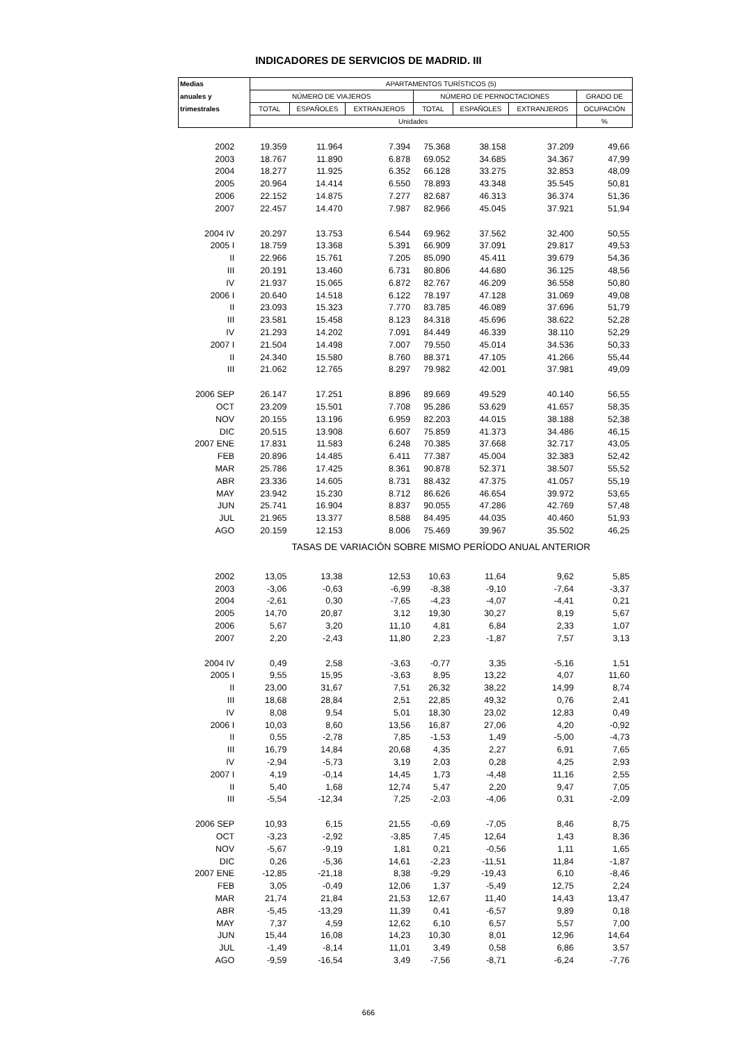INDICADORES DE SERVICIOS DE MADRID. III
| Medias | APARTAMENTOS TURÍSTICOS (5) | | | | | | |
| --- | --- | --- | --- | --- | --- | --- | --- |
| anuales y | NÚMERO DE VIAJEROS | | | NÚMERO DE PERNOCTACIONES | | | GRADO DE |
| trimestrales | TOTAL | ESPAÑOLES | EXTRANJEROS | TOTAL | ESPAÑOLES | EXTRANJEROS | OCUPACIÓN |
| | Unidades | | | | | | % |
| 2002 | 19.359 | 11.964 | 7.394 | 75.368 | 38.158 | 37.209 | 49,66 |
| 2003 | 18.767 | 11.890 | 6.878 | 69.052 | 34.685 | 34.367 | 47,99 |
| 2004 | 18.277 | 11.925 | 6.352 | 66.128 | 33.275 | 32.853 | 48,09 |
| 2005 | 20.964 | 14.414 | 6.550 | 78.893 | 43.348 | 35.545 | 50,81 |
| 2006 | 22.152 | 14.875 | 7.277 | 82.687 | 46.313 | 36.374 | 51,36 |
| 2007 | 22.457 | 14.470 | 7.987 | 82.966 | 45.045 | 37.921 | 51,94 |
| 2004 IV | 20.297 | 13.753 | 6.544 | 69.962 | 37.562 | 32.400 | 50,55 |
| 2005 I | 18.759 | 13.368 | 5.391 | 66.909 | 37.091 | 29.817 | 49,53 |
| II | 22.966 | 15.761 | 7.205 | 85.090 | 45.411 | 39.679 | 54,36 |
| III | 20.191 | 13.460 | 6.731 | 80.806 | 44.680 | 36.125 | 48,56 |
| IV | 21.937 | 15.065 | 6.872 | 82.767 | 46.209 | 36.558 | 50,80 |
| 2006 I | 20.640 | 14.518 | 6.122 | 78.197 | 47.128 | 31.069 | 49,08 |
| II | 23.093 | 15.323 | 7.770 | 83.785 | 46.089 | 37.696 | 51,79 |
| III | 23.581 | 15.458 | 8.123 | 84.318 | 45.696 | 38.622 | 52,28 |
| IV | 21.293 | 14.202 | 7.091 | 84.449 | 46.339 | 38.110 | 52,29 |
| 2007 I | 21.504 | 14.498 | 7.007 | 79.550 | 45.014 | 34.536 | 50,33 |
| II | 24.340 | 15.580 | 8.760 | 88.371 | 47.105 | 41.266 | 55,44 |
| III | 21.062 | 12.765 | 8.297 | 79.982 | 42.001 | 37.981 | 49,09 |
| 2006 SEP | 26.147 | 17.251 | 8.896 | 89.669 | 49.529 | 40.140 | 56,55 |
| OCT | 23.209 | 15.501 | 7.708 | 95.286 | 53.629 | 41.657 | 58,35 |
| NOV | 20.155 | 13.196 | 6.959 | 82.203 | 44.015 | 38.188 | 52,38 |
| DIC | 20.515 | 13.908 | 6.607 | 75.859 | 41.373 | 34.486 | 46,15 |
| 2007 ENE | 17.831 | 11.583 | 6.248 | 70.385 | 37.668 | 32.717 | 43,05 |
| FEB | 20.896 | 14.485 | 6.411 | 77.387 | 45.004 | 32.383 | 52,42 |
| MAR | 25.786 | 17.425 | 8.361 | 90.878 | 52.371 | 38.507 | 55,52 |
| ABR | 23.336 | 14.605 | 8.731 | 88.432 | 47.375 | 41.057 | 55,19 |
| MAY | 23.942 | 15.230 | 8.712 | 86.626 | 46.654 | 39.972 | 53,65 |
| JUN | 25.741 | 16.904 | 8.837 | 90.055 | 47.286 | 42.769 | 57,48 |
| JUL | 21.965 | 13.377 | 8.588 | 84.495 | 44.035 | 40.460 | 51,93 |
| AGO | 20.159 | 12.153 | 8.006 | 75.469 | 39.967 | 35.502 | 46,25 |
| | TASAS DE VARIACIÓN SOBRE MISMO PERÍODO ANUAL ANTERIOR | | | | | | |
| 2002 | 13,05 | 13,38 | 12,53 | 10,63 | 11,64 | 9,62 | 5,85 |
| 2003 | -3,06 | -0,63 | -6,99 | -8,38 | -9,10 | -7,64 | -3,37 |
| 2004 | -2,61 | 0,30 | -7,65 | -4,23 | -4,07 | -4,41 | 0,21 |
| 2005 | 14,70 | 20,87 | 3,12 | 19,30 | 30,27 | 8,19 | 5,67 |
| 2006 | 5,67 | 3,20 | 11,10 | 4,81 | 6,84 | 2,33 | 1,07 |
| 2007 | 2,20 | -2,43 | 11,80 | 2,23 | -1,87 | 7,57 | 3,13 |
| 2004 IV | 0,49 | 2,58 | -3,63 | -0,77 | 3,35 | -5,16 | 1,51 |
| 2005 I | 9,55 | 15,95 | -3,63 | 8,95 | 13,22 | 4,07 | 11,60 |
| II | 23,00 | 31,67 | 7,51 | 26,32 | 38,22 | 14,99 | 8,74 |
| III | 18,68 | 28,84 | 2,51 | 22,85 | 49,32 | 0,76 | 2,41 |
| IV | 8,08 | 9,54 | 5,01 | 18,30 | 23,02 | 12,83 | 0,49 |
| 2006 I | 10,03 | 8,60 | 13,56 | 16,87 | 27,06 | 4,20 | -0,92 |
| II | 0,55 | -2,78 | 7,85 | -1,53 | 1,49 | -5,00 | -4,73 |
| III | 16,79 | 14,84 | 20,68 | 4,35 | 2,27 | 6,91 | 7,65 |
| IV | -2,94 | -5,73 | 3,19 | 2,03 | 0,28 | 4,25 | 2,93 |
| 2007 I | 4,19 | -0,14 | 14,45 | 1,73 | -4,48 | 11,16 | 2,55 |
| II | 5,40 | 1,68 | 12,74 | 5,47 | 2,20 | 9,47 | 7,05 |
| III | -5,54 | -12,34 | 7,25 | -2,03 | -4,06 | 0,31 | -2,09 |
| 2006 SEP | 10,93 | 6,15 | 21,55 | -0,69 | -7,05 | 8,46 | 8,75 |
| OCT | -3,23 | -2,92 | -3,85 | 7,45 | 12,64 | 1,43 | 8,36 |
| NOV | -5,67 | -9,19 | 1,81 | 0,21 | -0,56 | 1,11 | 1,65 |
| DIC | 0,26 | -5,36 | 14,61 | -2,23 | -11,51 | 11,84 | -1,87 |
| 2007 ENE | -12,85 | -21,18 | 8,38 | -9,29 | -19,43 | 6,10 | -8,46 |
| FEB | 3,05 | -0,49 | 12,06 | 1,37 | -5,49 | 12,75 | 2,24 |
| MAR | 21,74 | 21,84 | 21,53 | 12,67 | 11,40 | 14,43 | 13,47 |
| ABR | -5,45 | -13,29 | 11,39 | 0,41 | -6,57 | 9,89 | 0,18 |
| MAY | 7,37 | 4,59 | 12,62 | 6,10 | 6,57 | 5,57 | 7,00 |
| JUN | 15,44 | 16,08 | 14,23 | 10,30 | 8,01 | 12,96 | 14,64 |
| JUL | -1,49 | -8,14 | 11,01 | 3,49 | 0,58 | 6,86 | 3,57 |
| AGO | -9,59 | -16,54 | 3,49 | -7,56 | -8,71 | -6,24 | -7,76 |
666